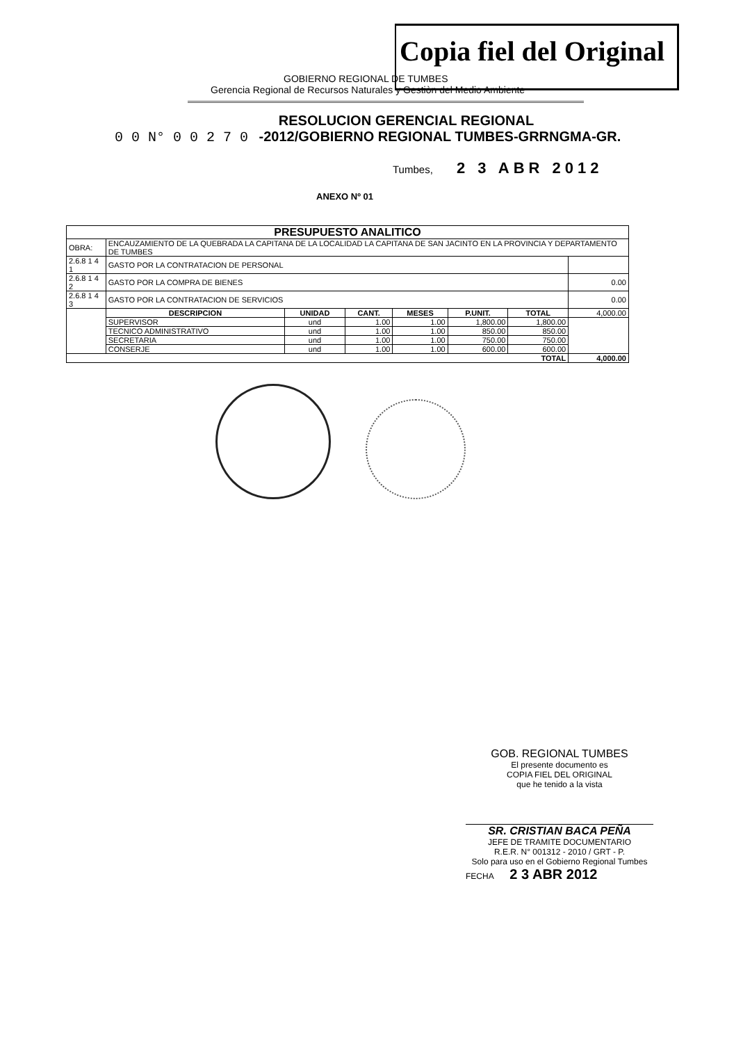Copia fiel del Original
GOBIERNO REGIONAL DE TUMBES
Gerencia Regional de Recursos Naturales y Gestiòn del Medio Ambiente
RESOLUCION GERENCIAL REGIONAL
0 0 N° 0 0 2 7 0 -2012/GOBIERNO REGIONAL TUMBES-GRRNGMA-GR.
Tumbes, 2 3 ABR 2012
ANEXO Nº 01
| PRESUPUESTO ANALITICO | | | | | | | |
| --- | --- | --- | --- | --- | --- | --- | --- |
| OBRA: | ENCAUZAMIENTO DE LA QUEBRADA LA CAPITANA DE LA LOCALIDAD LA CAPITANA DE SAN JACINTO EN LA PROVINCIA Y DEPARTAMENTO DE TUMBES | | | | | | |
| 2.6.8 1 4 1 | GASTO POR LA CONTRATACION DE PERSONAL | | | | | | |
| 2.6.8 1 4 2 | GASTO POR LA COMPRA DE BIENES | | | | | | 0.00 |
| 2.6.8 1 4 3 | GASTO POR LA CONTRATACION DE SERVICIOS | | | | | | 0.00 |
| | DESCRIPCION | UNIDAD | CANT. | MESES | P.UNIT. | TOTAL | 4,000.00 |
| | SUPERVISOR | und | 1.00 | 1.00 | 1,800.00 | 1,800.00 | |
| | TECNICO ADMINISTRATIVO | und | 1.00 | 1.00 | 850.00 | 850.00 | |
| | SECRETARIA | und | 1.00 | 1.00 | 750.00 | 750.00 | |
| | CONSERJE | und | 1.00 | 1.00 | 600.00 | 600.00 | |
| TOTAL | | | | | | | 4,000.00 |
GOB. REGIONAL TUMBES
El presente documento es
COPIA FIEL DEL ORIGINAL
que he tenido a la vista
SR. CRISTIAN BACA PEÑA
JEFE DE TRAMITE DOCUMENTARIO
R.E.R. N° 001312 - 2010 / GRT - P.
Solo para uso en el Gobierno Regional Tumbes
FECHA 2 3 ABR 2012